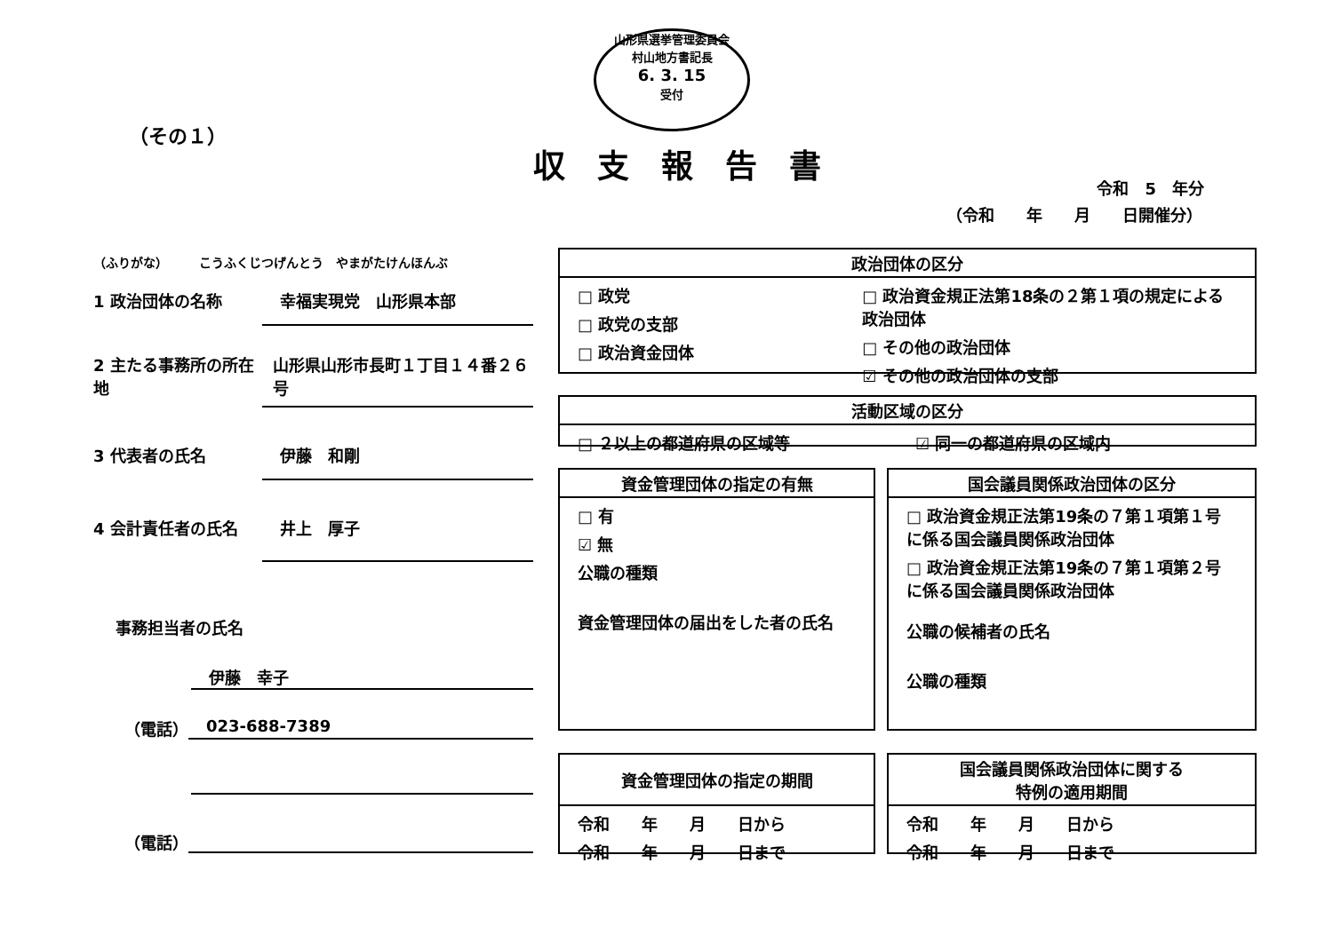山形県選挙管理委員会
村山地方書記長
6. 3. 15
受付
（その１）
収支報告書
令和　5　年分
（令和　　年　　月　　日開催分）
（ふりがな）　　　こうふくじつげんとう　やまがたけんほんぶ
1 政治団体の名称 幸福実現党　山形県本部
2 主たる事務所の所在地 山形県山形市長町１丁目１４番２６号
3 代表者の氏名 伊藤　和剛
4 会計責任者の氏名 井上　厚子
事務担当者の氏名
伊藤　幸子
（電話） 023-688-7389
（電話）
政治団体の区分
□ 政党
□ 政党の支部
□ 政治資金団体
□ 政治資金規正法第18条の２第１項の規定による政治団体
□ その他の政治団体
☑ その他の政治団体の支部
活動区域の区分
□ ２以上の都道府県の区域等 ☑ 同一の都道府県の区域内
資金管理団体の指定の有無
□ 有
☑ 無
公職の種類
資金管理団体の届出をした者の氏名
国会議員関係政治団体の区分
□ 政治資金規正法第19条の７第１項第１号に係る国会議員関係政治団体
□ 政治資金規正法第19条の７第１項第２号に係る国会議員関係政治団体
公職の候補者の氏名
公職の種類
資金管理団体の指定の期間
令和　　年　　月　　日から
令和　　年　　月　　日まで
国会議員関係政治団体に関する
特例の適用期間
令和　　年　　月　　日から
令和　　年　　月　　日まで